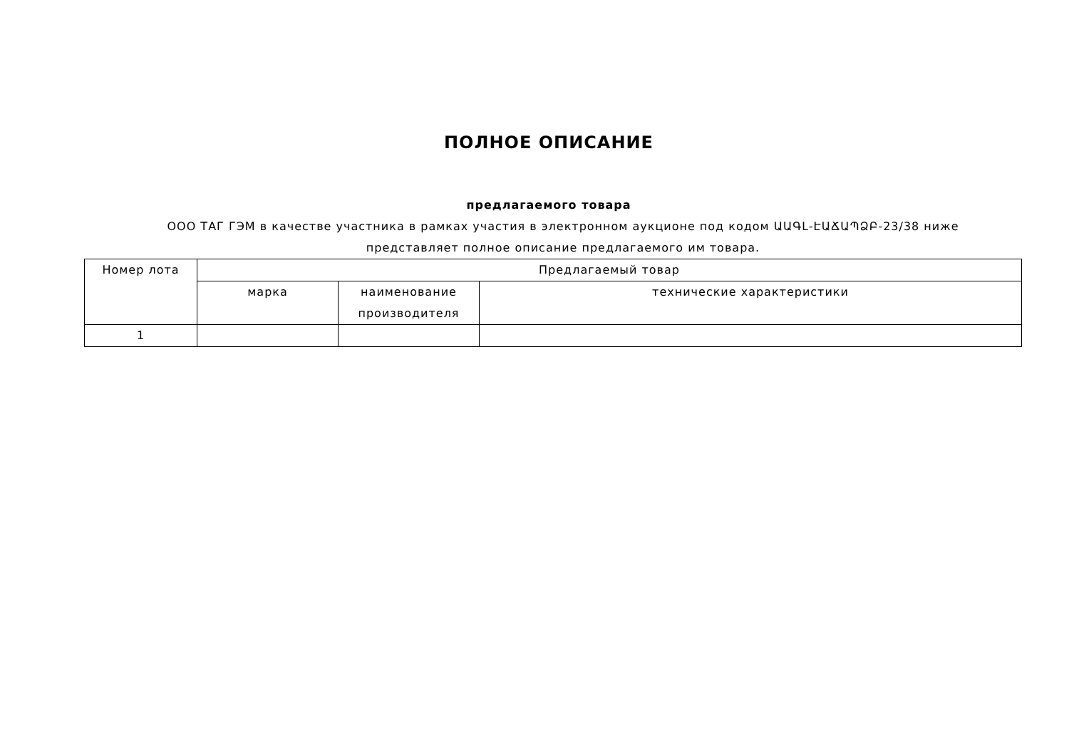ПОЛНОЕ ОПИСАНИЕ
предлагаемого товара
ООО ТАГ ГЭМ в качестве участника в рамках участия в электронном аукционе под кодом ԱԱԳԼ-ԷԱՃԱՊՁԲ-23/38 ниже представляет полное описание предлагаемого им товара.
| Номер лота | Предлагаемый товар | | |
| --- | --- | --- | --- |
| | марка | наименование производителя | технические характеристики |
| 1 | | | |